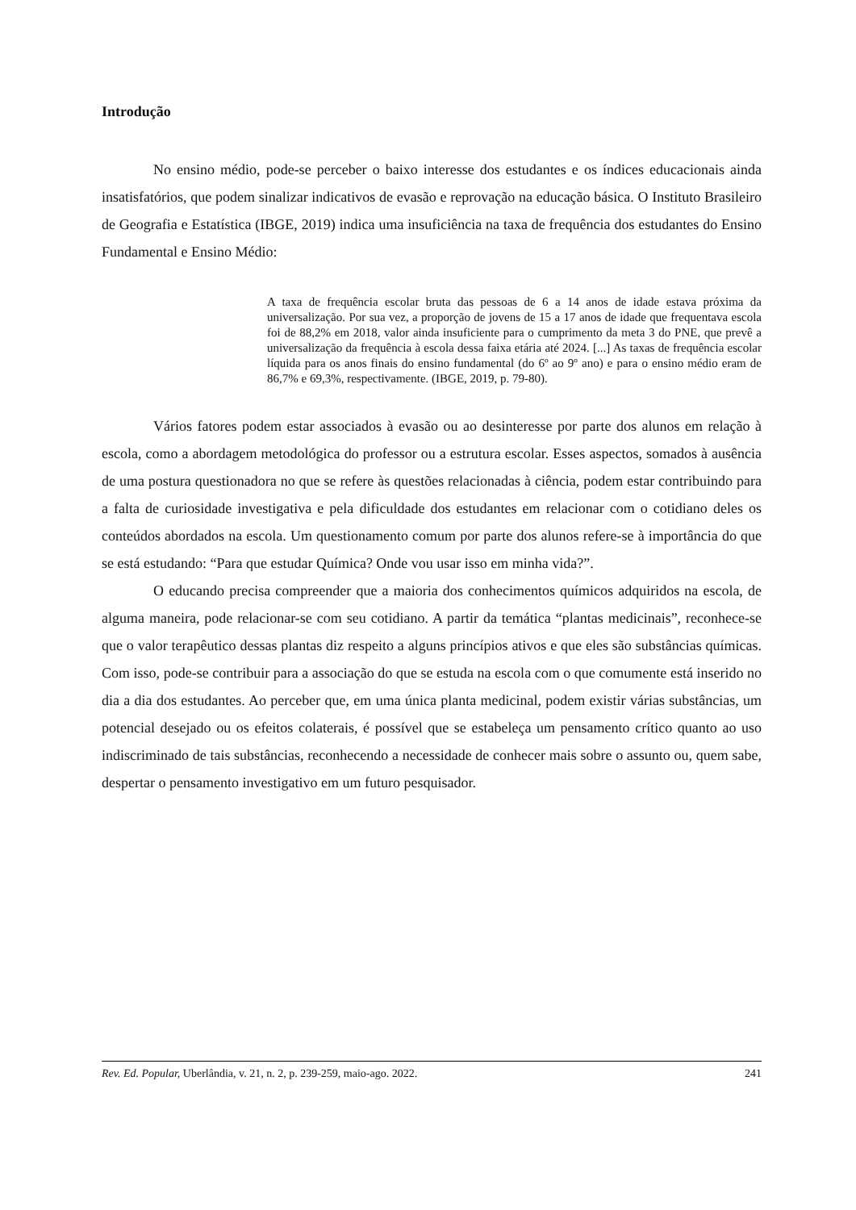Introdução
No ensino médio, pode-se perceber o baixo interesse dos estudantes e os índices educacionais ainda insatisfatórios, que podem sinalizar indicativos de evasão e reprovação na educação básica. O Instituto Brasileiro de Geografia e Estatística (IBGE, 2019) indica uma insuficiência na taxa de frequência dos estudantes do Ensino Fundamental e Ensino Médio:
A taxa de frequência escolar bruta das pessoas de 6 a 14 anos de idade estava próxima da universalização. Por sua vez, a proporção de jovens de 15 a 17 anos de idade que frequentava escola foi de 88,2% em 2018, valor ainda insuficiente para o cumprimento da meta 3 do PNE, que prevê a universalização da frequência à escola dessa faixa etária até 2024. [...] As taxas de frequência escolar líquida para os anos finais do ensino fundamental (do 6º ao 9º ano) e para o ensino médio eram de 86,7% e 69,3%, respectivamente. (IBGE, 2019, p. 79-80).
Vários fatores podem estar associados à evasão ou ao desinteresse por parte dos alunos em relação à escola, como a abordagem metodológica do professor ou a estrutura escolar. Esses aspectos, somados à ausência de uma postura questionadora no que se refere às questões relacionadas à ciência, podem estar contribuindo para a falta de curiosidade investigativa e pela dificuldade dos estudantes em relacionar com o cotidiano deles os conteúdos abordados na escola. Um questionamento comum por parte dos alunos refere-se à importância do que se está estudando: “Para que estudar Química? Onde vou usar isso em minha vida?”.
O educando precisa compreender que a maioria dos conhecimentos químicos adquiridos na escola, de alguma maneira, pode relacionar-se com seu cotidiano. A partir da temática “plantas medicinais”, reconhece-se que o valor terapêutico dessas plantas diz respeito a alguns princípios ativos e que eles são substâncias químicas. Com isso, pode-se contribuir para a associação do que se estuda na escola com o que comumente está inserido no dia a dia dos estudantes. Ao perceber que, em uma única planta medicinal, podem existir várias substâncias, um potencial desejado ou os efeitos colaterais, é possível que se estabeleça um pensamento crítico quanto ao uso indiscriminado de tais substâncias, reconhecendo a necessidade de conhecer mais sobre o assunto ou, quem sabe, despertar o pensamento investigativo em um futuro pesquisador.
Rev. Ed. Popular, Uberlândia, v. 21, n. 2, p. 239-259, maio-ago. 2022. 241